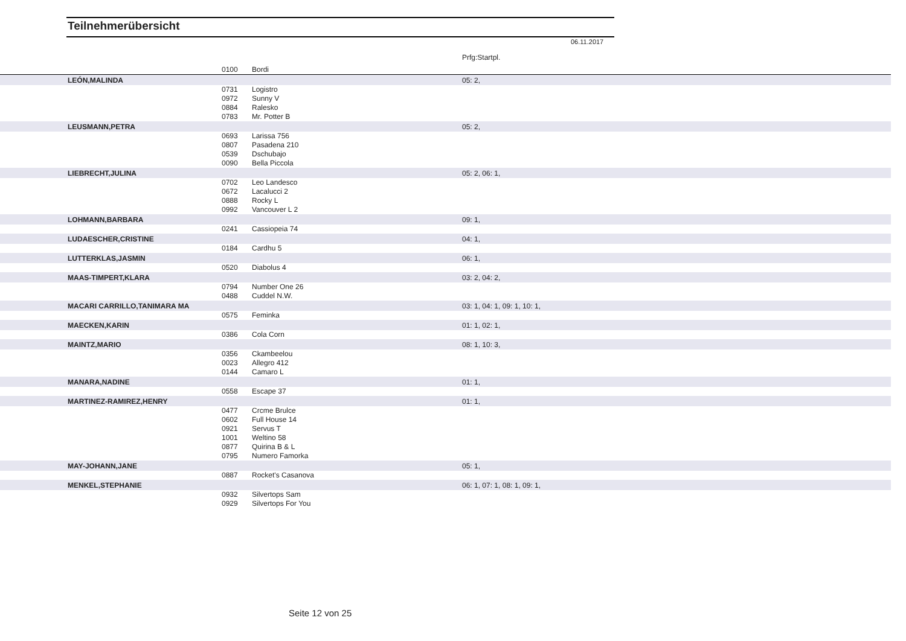Teilnehmerübersicht
06.11.2017
| | | | Prfg:Startpl. |
| | 0100 | Bordi | |
| LEÓN,MALINDA | | | 05: 2, |
| | 0731 | Logistro | |
| | 0972 | Sunny V | |
| | 0884 | Ralesko | |
| | 0783 | Mr. Potter B | |
| LEUSMANN,PETRA | | | 05: 2, |
| | 0693 | Larissa 756 | |
| | 0807 | Pasadena 210 | |
| | 0539 | Dschubajo | |
| | 0090 | Bella Piccola | |
| LIEBRECHT,JULINA | | | 05: 2, 06: 1, |
| | 0702 | Leo Landesco | |
| | 0672 | Lacalucci 2 | |
| | 0888 | Rocky L | |
| | 0992 | Vancouver L 2 | |
| LOHMANN,BARBARA | | | 09: 1, |
| | 0241 | Cassiopeia 74 | |
| LUDAESCHER,CRISTINE | | | 04: 1, |
| | 0184 | Cardhu 5 | |
| LUTTERKLAS,JASMIN | | | 06: 1, |
| | 0520 | Diabolus 4 | |
| MAAS-TIMPERT,KLARA | | | 03: 2, 04: 2, |
| | 0794 | Number One 26 | |
| | 0488 | Cuddel N.W. | |
| MACARI CARRILLO,TANIMARA MA | | | 03: 1, 04: 1, 09: 1, 10: 1, |
| | 0575 | Feminka | |
| MAECKEN,KARIN | | | 01: 1, 02: 1, |
| | 0386 | Cola Corn | |
| MAINTZ,MARIO | | | 08: 1, 10: 3, |
| | 0356 | Ckambeelou | |
| | 0023 | Allegro 412 | |
| | 0144 | Camaro L | |
| MANARA,NADINE | | | 01: 1, |
| | 0558 | Escape 37 | |
| MARTINEZ-RAMIREZ,HENRY | | | 01: 1, |
| | 0477 | Crcme Brulce | |
| | 0602 | Full House 14 | |
| | 0921 | Servus T | |
| | 1001 | Weltino 58 | |
| | 0877 | Quirina B & L | |
| | 0795 | Numero Famorka | |
| MAY-JOHANN,JANE | | | 05: 1, |
| | 0887 | Rocket's Casanova | |
| MENKEL,STEPHANIE | | | 06: 1, 07: 1, 08: 1, 09: 1, |
| | 0932 | Silvertops Sam | |
| | 0929 | Silvertops For You | |
Seite 12 von 25